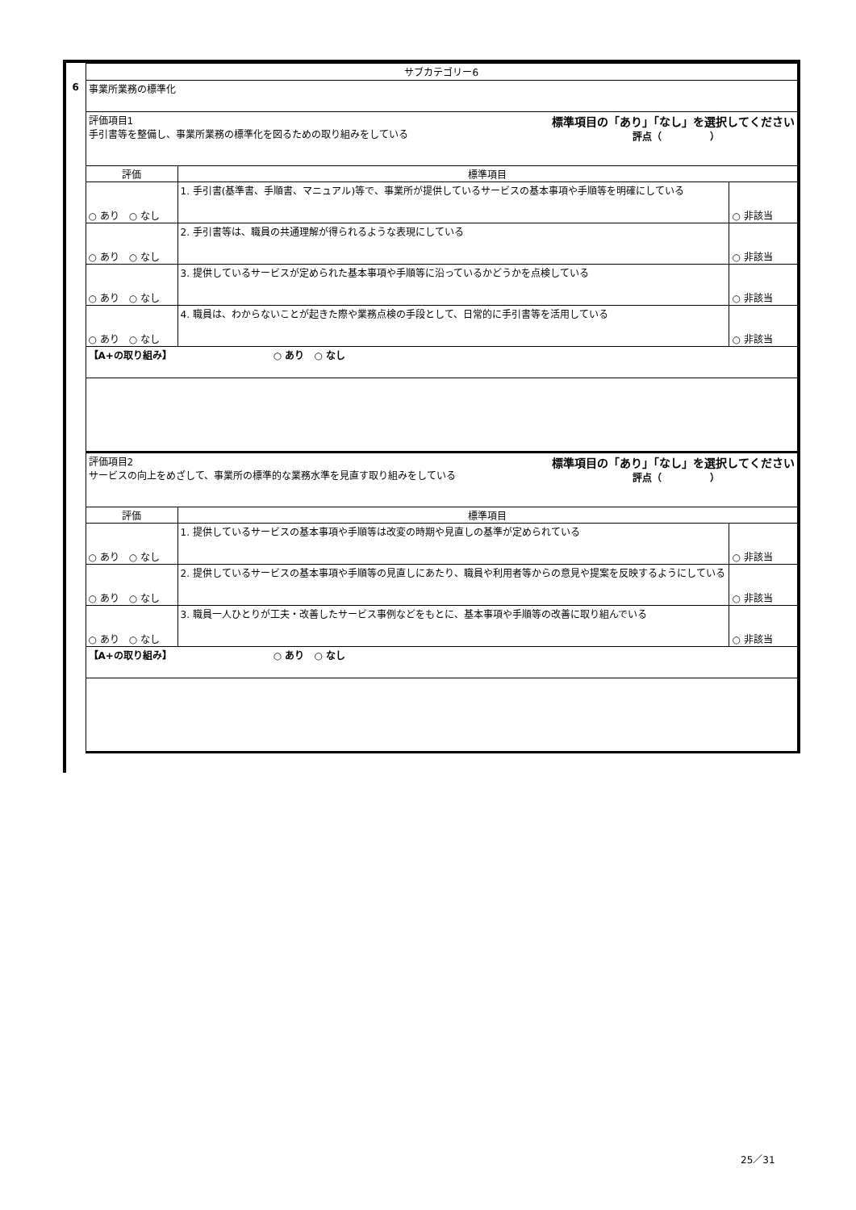| | サブカテゴリー6 | | |
| 6 | 事業所業務の標準化 | | |
| | 評価項目1 手引書等を整備し、事業所業務の標準化を図るための取り組みをしている 標準項目の「あり」「なし」を選択してください 評点（ ） | | |
| | 評価 | 標準項目 | |
| | ○ あり ○ なし | 1. 手引書(基準書、手順書、マニュアル)等で、事業所が提供しているサービスの基本事項や手順等を明確にしている | ○ 非該当 |
| | ○ あり ○ なし | 2. 手引書等は、職員の共通理解が得られるような表現にしている | ○ 非該当 |
| | ○ あり ○ なし | 3. 提供しているサービスが定められた基本事項や手順等に沿っているかどうかを点検している | ○ 非該当 |
| | ○ あり ○ なし | 4. 職員は、わからないことが起きた際や業務点検の手段として、日常的に手引書等を活用している | ○ 非該当 |
| | 【A+の取り組み】 ○ あり ○ なし | | |
| | 評価項目2 サービスの向上をめざして、事業所の標準的な業務水準を見直す取り組みをしている 標準項目の「あり」「なし」を選択してください 評点（ ） | | |
| | 評価 | 標準項目 | |
| | ○ あり ○ なし | 1. 提供しているサービスの基本事項や手順等は改変の時期や見直しの基準が定められている | ○ 非該当 |
| | ○ あり ○ なし | 2. 提供しているサービスの基本事項や手順等の見直しにあたり、職員や利用者等からの意見や提案を反映するようにしている | ○ 非該当 |
| | ○ あり ○ なし | 3. 職員一人ひとりが工夫・改善したサービス事例などをもとに、基本事項や手順等の改善に取り組んでいる | ○ 非該当 |
| | 【A+の取り組み】 ○ あり ○ なし | | |
25／31